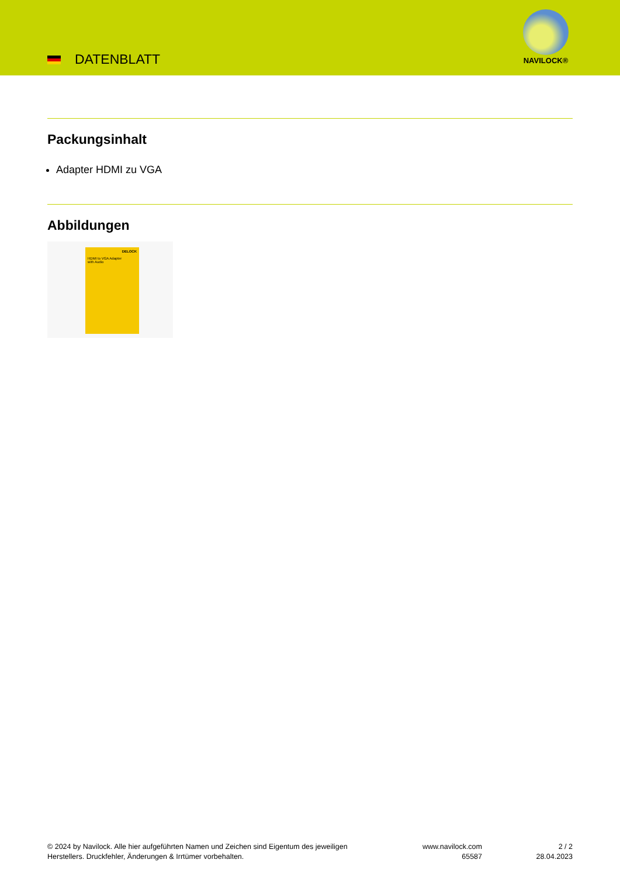DATENBLATT
NAVILOCK®
Packungsinhalt
Adapter HDMI zu VGA
Abbildungen
DELOCK
HDMI to VGA Adapter
with Audio
© 2024 by Navilock. Alle hier aufgeführten Namen und Zeichen sind Eigentum des jeweiligen
Herstellers. Druckfehler, Änderungen & Irrtümer vorbehalten.
www.navilock.com
65587
2 / 2
28.04.2023